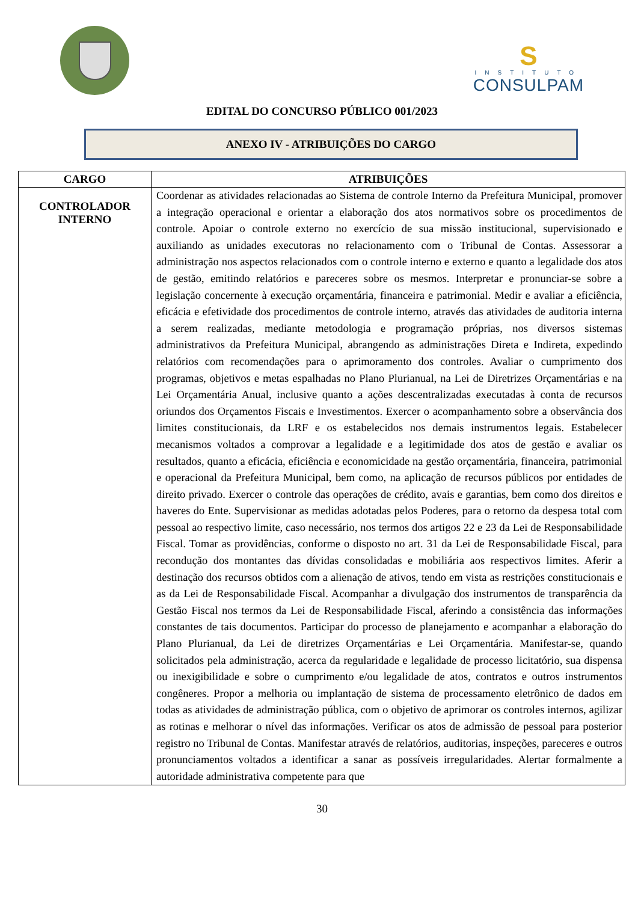S
INSTITUTO
CONSULPAM
EDITAL DO CONCURSO PÚBLICO 001/2023
ANEXO IV - ATRIBUIÇÕES DO CARGO
| CARGO | ATRIBUIÇÕES |
| --- | --- |
| CONTROLADOR INTERNO | Coordenar as atividades relacionadas ao Sistema de controle Interno da Prefeitura Municipal, promover a integração operacional e orientar a elaboração dos atos normativos sobre os procedimentos de controle. Apoiar o controle externo no exercício de sua missão institucional, supervisionado e auxiliando as unidades executoras no relacionamento com o Tribunal de Contas. Assessorar a administração nos aspectos relacionados com o controle interno e externo e quanto a legalidade dos atos de gestão, emitindo relatórios e pareceres sobre os mesmos. Interpretar e pronunciar-se sobre a legislação concernente à execução orçamentária, financeira e patrimonial. Medir e avaliar a eficiência, eficácia e efetividade dos procedimentos de controle interno, através das atividades de auditoria interna a serem realizadas, mediante metodologia e programação próprias, nos diversos sistemas administrativos da Prefeitura Municipal, abrangendo as administrações Direta e Indireta, expedindo relatórios com recomendações para o aprimoramento dos controles. Avaliar o cumprimento dos programas, objetivos e metas espalhadas no Plano Plurianual, na Lei de Diretrizes Orçamentárias e na Lei Orçamentária Anual, inclusive quanto a ações descentralizadas executadas à conta de recursos oriundos dos Orçamentos Fiscais e Investimentos. Exercer o acompanhamento sobre a observância dos limites constitucionais, da LRF e os estabelecidos nos demais instrumentos legais. Estabelecer mecanismos voltados a comprovar a legalidade e a legitimidade dos atos de gestão e avaliar os resultados, quanto a eficácia, eficiência e economicidade na gestão orçamentária, financeira, patrimonial e operacional da Prefeitura Municipal, bem como, na aplicação de recursos públicos por entidades de direito privado. Exercer o controle das operações de crédito, avais e garantias, bem como dos direitos e haveres do Ente. Supervisionar as medidas adotadas pelos Poderes, para o retorno da despesa total com pessoal ao respectivo limite, caso necessário, nos termos dos artigos 22 e 23 da Lei de Responsabilidade Fiscal. Tomar as providências, conforme o disposto no art. 31 da Lei de Responsabilidade Fiscal, para recondução dos montantes das dívidas consolidadas e mobiliária aos respectivos limites. Aferir a destinação dos recursos obtidos com a alienação de ativos, tendo em vista as restrições constitucionais e as da Lei de Responsabilidade Fiscal. Acompanhar a divulgação dos instrumentos de transparência da Gestão Fiscal nos termos da Lei de Responsabilidade Fiscal, aferindo a consistência das informações constantes de tais documentos. Participar do processo de planejamento e acompanhar a elaboração do Plano Plurianual, da Lei de diretrizes Orçamentárias e Lei Orçamentária. Manifestar-se, quando solicitados pela administração, acerca da regularidade e legalidade de processo licitatório, sua dispensa ou inexigibilidade e sobre o cumprimento e/ou legalidade de atos, contratos e outros instrumentos congêneres. Propor a melhoria ou implantação de sistema de processamento eletrônico de dados em todas as atividades de administração pública, com o objetivo de aprimorar os controles internos, agilizar as rotinas e melhorar o nível das informações. Verificar os atos de admissão de pessoal para posterior registro no Tribunal de Contas. Manifestar através de relatórios, auditorias, inspeções, pareceres e outros pronunciamentos voltados a identificar a sanar as possíveis irregularidades. Alertar formalmente a autoridade administrativa competente para que |
30